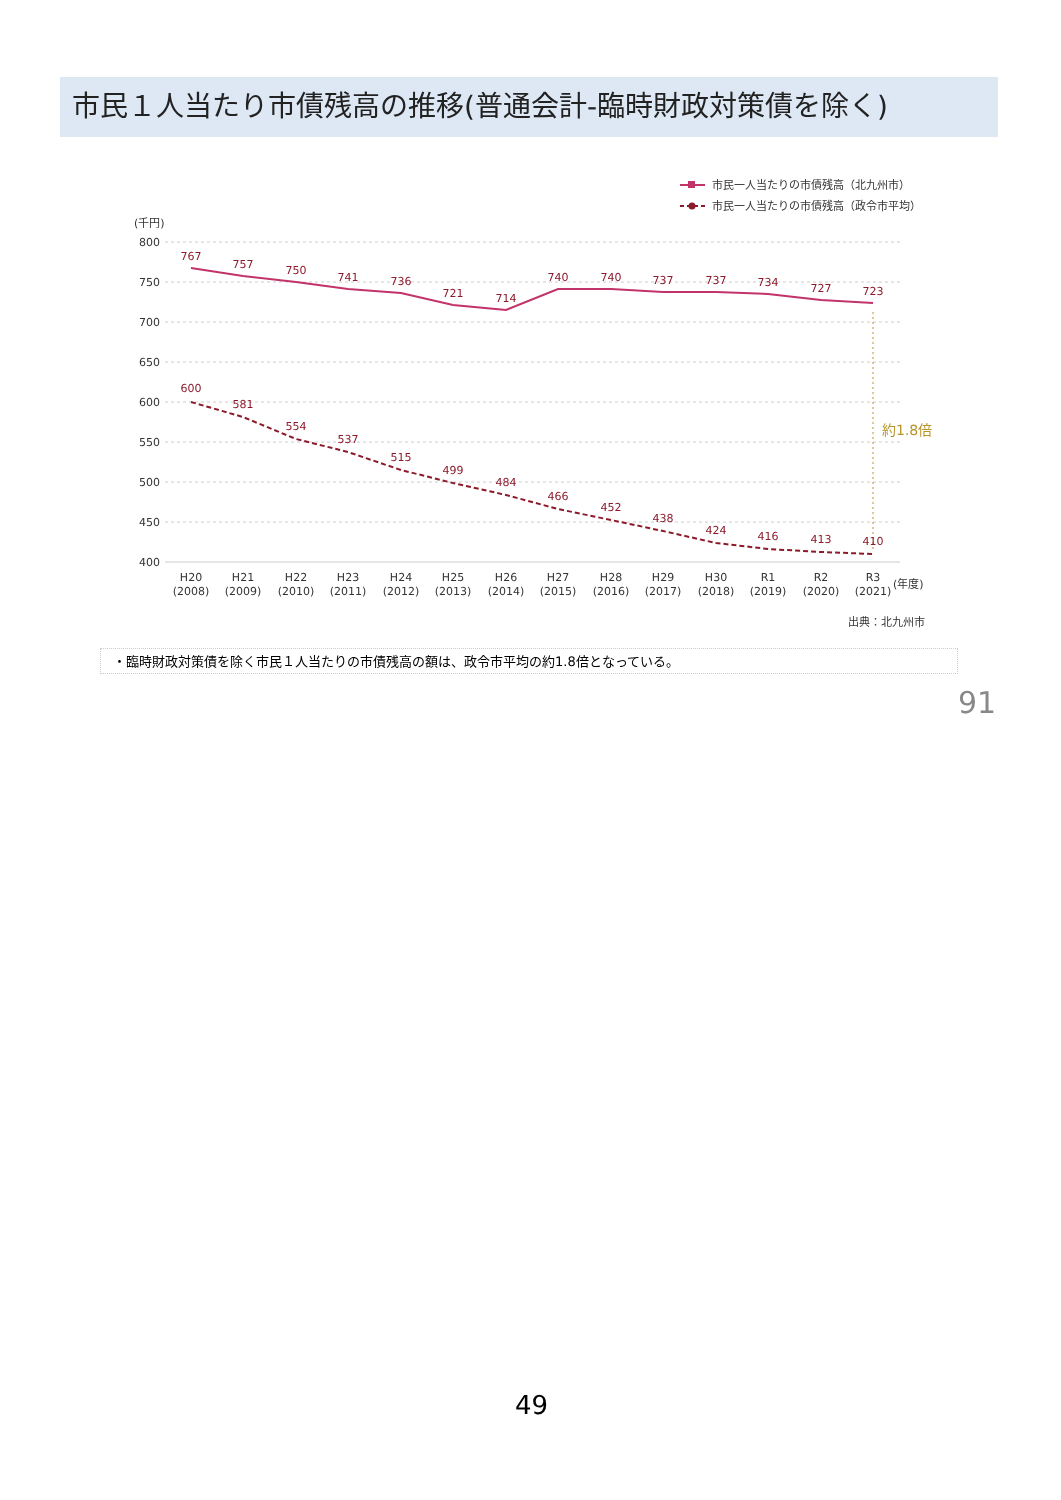市民１人当たり市債残高の推移(普通会計-臨時財政対策債を除く)
市民一人当たりの市債残高（北九州市）
市民一人当たりの市債残高（政令市平均）
(千円)
800
750
700
650
600
550
500
450
400
約1.8倍
767
757
750
741
736
721
714
740
740
737
737
734
727
723
600
581
554
537
515
499
484
466
452
438
424
416
413
410
H20
(2008)
H21
(2009)
H22
(2010)
H23
(2011)
H24
(2012)
H25
(2013)
H26
(2014)
H27
(2015)
H28
(2016)
H29
(2017)
H30
(2018)
R1
(2019)
R2
(2020)
R3
(2021)
(年度)
出典：北九州市
・臨時財政対策債を除く市民１人当たりの市債残高の額は、政令市平均の約1.8倍となっている。
91
49